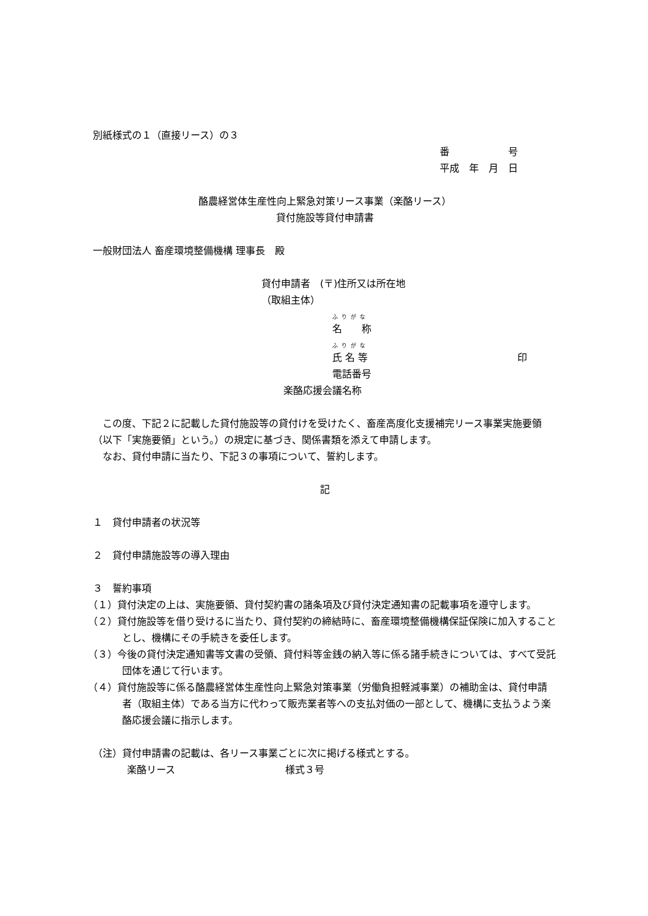別紙様式の１（直接リース）の３
番　　　　　　号
平成　年　月　日
酪農経営体生産性向上緊急対策リース事業（楽酪リース）
貸付施設等貸付申請書
一般財団法人 畜産環境整備機構 理事長　殿
貸付申請者　(〒)住所又は所在地
（取組主体）
ふりがな
名　　称
ふりがな
氏 名 等 印
電話番号
楽酪応援会議名称
この度、下記２に記載した貸付施設等の貸付けを受けたく、畜産高度化支援補完リース事業実施要領（以下「実施要領」という。）の規定に基づき、関係書類を添えて申請します。
なお、貸付申請に当たり、下記３の事項について、誓約します。
記
１　貸付申請者の状況等
２　貸付申請施設等の導入理由
３　誓約事項
（１）貸付決定の上は、実施要領、貸付契約書の諸条項及び貸付決定通知書の記載事項を遵守します。
（２）貸付施設等を借り受けるに当たり、貸付契約の締結時に、畜産環境整備機構保証保険に加入することとし、機構にその手続きを委任します。
（３）今後の貸付決定通知書等文書の受領、貸付料等金銭の納入等に係る諸手続きについては、すべて受託団体を通じて行います。
（４）貸付施設等に係る酪農経営体生産性向上緊急対策事業（労働負担軽減事業）の補助金は、貸付申請者（取組主体）である当方に代わって販売業者等への支払対価の一部として、機構に支払うよう楽酪応援会議に指示します。
（注）貸付申請書の記載は、各リース事業ごとに次に掲げる様式とする。
楽酪リース 様式３号